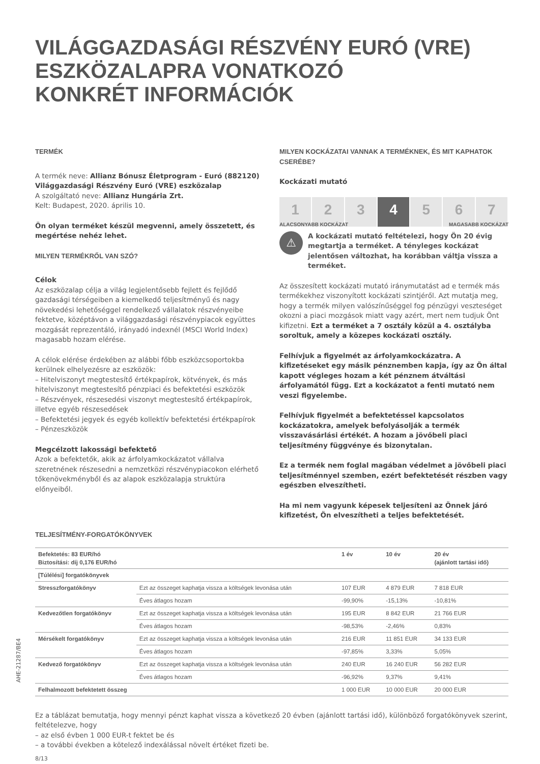VILÁGGAZDASÁGI RÉSZVÉNY EURÓ (VRE)
ESZKÖZALAPRA VONATKOZÓ
KONKRÉT INFORMÁCIÓK
TERMÉK
A termék neve: Allianz Bónusz Életprogram - Euró (882120) Világgazdasági Részvény Euró (VRE) eszközalap
A szolgáltató neve: Allianz Hungária Zrt.
Kelt: Budapest, 2020. április 10.
Ön olyan terméket készül megvenni, amely összetett, és megértése nehéz lehet.
MILYEN TERMÉKRŐL VAN SZÓ?
Célok
Az eszközalap célja a világ legjelentősebb fejlett és fejlődő gazdasági térségeiben a kiemelkedő teljesítményű és nagy növekedési lehetőséggel rendelkező vállalatok részvényeibe fektetve, középtávon a világgazdasági részvénypiacok együttes mozgását reprezentáló, irányadó indexnél (MSCI World Index) magasabb hozam elérése.
A célok elérése érdekében az alábbi főbb eszközcsoportokba kerülnek elhelyezésre az eszközök:
– Hitelviszonyt megtestesítő értékpapírok, kötvények, és más hitelviszonyt megtestesítő pénzpiaci és befektetési eszközök
– Részvények, részesedési viszonyt megtestesítő értékpapírok, illetve egyéb részesedések
– Befektetési jegyek és egyéb kollektív befektetési értékpapírok
– Pénzeszközök
Megcélzott lakossági befektető
Azok a befektetők, akik az árfolyamkockázatot vállalva szeretnének részesedni a nemzetközi részvénypiacokon elérhető tőkenövekményből és az alapok eszközalapja struktúra előnyeiből.
MILYEN KOCKÁZATAI VANNAK A TERMÉKNEK, ÉS MIT KAPHATOK CSERÉBE?
Kockázati mutató
1 2 3 4 5 6 7
ALACSONYABB KOCKÁZAT MAGASABB KOCKÁZAT
⚠
A kockázati mutató feltételezi, hogy Ön 20 évig megtartja a terméket. A tényleges kockázat jelentősen változhat, ha korábban váltja vissza a terméket.
Az összesített kockázati mutató iránymutatást ad e termék más termékekhez viszonyított kockázati szintjéről. Azt mutatja meg, hogy a termék milyen valószínűséggel fog pénzügyi veszteséget okozni a piaci mozgások miatt vagy azért, mert nem tudjuk Önt kifizetni. Ezt a terméket a 7 osztály közül a 4. osztályba soroltuk, amely a közepes kockázati osztály.
Felhívjuk a figyelmét az árfolyamkockázatra. A kifizetéseket egy másik pénznemben kapja, így az Ön által kapott végleges hozam a két pénznem átváltási árfolyamától függ. Ezt a kockázatot a fenti mutató nem veszi figyelembe.
Felhívjuk figyelmét a befektetéssel kapcsolatos kockázatokra, amelyek befolyásolják a termék visszavásárlási értékét. A hozam a jövőbeli piaci teljesítmény függvénye és bizonytalan.
Ez a termék nem foglal magában védelmet a jövőbeli piaci teljesítménnyel szemben, ezért befektetését részben vagy egészben elveszítheti.
Ha mi nem vagyunk képesek teljesíteni az Önnek járó kifizetést, Ön elveszítheti a teljes befektetését.
TELJESÍTMÉNY-FORGATÓKÖNYVEK
| Befektetés: 83 EUR/hó Biztosítási: díj 0,176 EUR/hó | | 1 év | 10 év | 20 év (ajánlott tartási idő) |
| --- | --- | --- | --- | --- |
| [Túlélési] forgatókönyvek | | | | |
| Stresszforgatókönyv | Ezt az összeget kaphatja vissza a költségek levonása után | 107 EUR | 4 879 EUR | 7 818 EUR |
| | Éves átlagos hozam | -99,90% | -15,13% | -10,81% |
| Kedvezőtlen forgatókönyv | Ezt az összeget kaphatja vissza a költségek levonása után | 195 EUR | 8 842 EUR | 21 766 EUR |
| | Éves átlagos hozam | -98,53% | -2,46% | 0,83% |
| Mérsékelt forgatókönyv | Ezt az összeget kaphatja vissza a költségek levonása után | 216 EUR | 11 851 EUR | 34 133 EUR |
| | Éves átlagos hozam | -97,85% | 3,33% | 5,05% |
| Kedvező forgatókönyv | Ezt az összeget kaphatja vissza a költségek levonása után | 240 EUR | 16 240 EUR | 56 282 EUR |
| | Éves átlagos hozam | -96,92% | 9,37% | 9,41% |
| Felhalmozott befektetett összeg | | 1 000 EUR | 10 000 EUR | 20 000 EUR |
Ez a táblázat bemutatja, hogy mennyi pénzt kaphat vissza a következő 20 évben (ajánlott tartási idő), különböző forgatókönyvek szerint, feltételezve, hogy
– az első évben 1 000 EUR-t fektet be és
– a további években a kötelező indexálással növelt értéket fizeti be.
8/13
AHE-21287/BE4